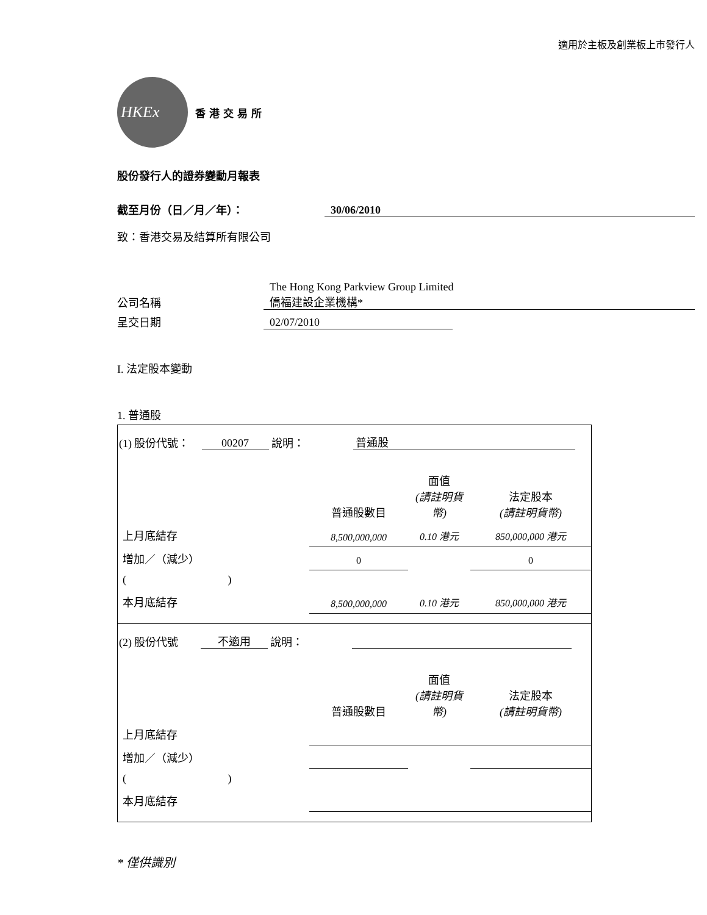適用於主板及創業板上市發行人
HKEx
香港交易所
股份發行人的證券變動月報表
截至月份（日／月／年）： 30/06/2010
致：香港交易及結算所有限公司
公司名稱 The Hong Kong Parkview Group Limited
僑福建設企業機構*
呈交日期 02/07/2010
I. 法定股本變動
1. 普通股
(1) 股份代號： 00207 說明： 普通股
| | 普通股數目 | 面值 (請註明貨幣) | 法定股本 (請註明貨幣) |
| 上月底結存 | 8,500,000,000 | 0.10 港元 | 850,000,000 港元 |
| 增加／（減少） | 0 | | 0 |
| ( ) | | | |
| 本月底結存 | 8,500,000,000 | 0.10 港元 | 850,000,000 港元 |
(2) 股份代號 不適用 說明：
| | 普通股數目 | 面值 (請註明貨幣) | 法定股本 (請註明貨幣) |
| 上月底結存 | | | |
| 增加／（減少） | | | |
| ( ) | | | |
| 本月底結存 | | | |
* 僅供識別